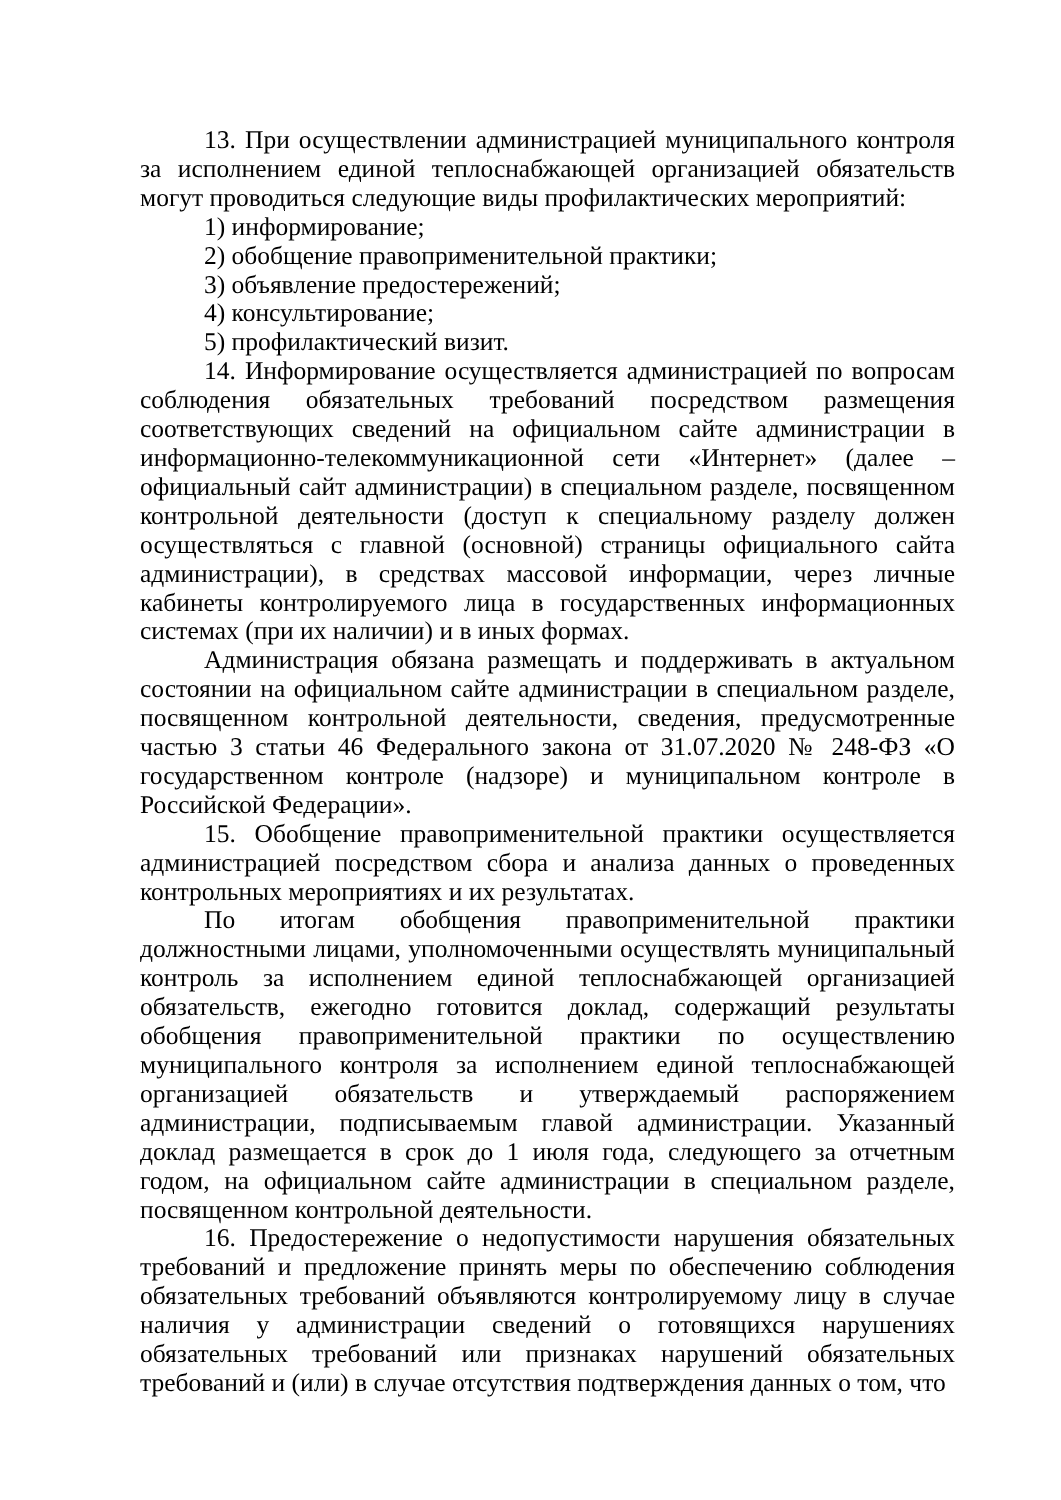13. При осуществлении администрацией муниципального контроля за исполнением единой теплоснабжающей организацией обязательств могут проводиться следующие виды профилактических мероприятий:
1) информирование;
2) обобщение правоприменительной практики;
3) объявление предостережений;
4) консультирование;
5) профилактический визит.
14. Информирование осуществляется администрацией по вопросам соблюдения обязательных требований посредством размещения соответствующих сведений на официальном сайте администрации в информационно-телекоммуникационной сети «Интернет» (далее – официальный сайт администрации) в специальном разделе, посвященном контрольной деятельности (доступ к специальному разделу должен осуществляться с главной (основной) страницы официального сайта администрации), в средствах массовой информации, через личные кабинеты контролируемого лица в государственных информационных системах (при их наличии) и в иных формах.
Администрация обязана размещать и поддерживать в актуальном состоянии на официальном сайте администрации в специальном разделе, посвященном контрольной деятельности, сведения, предусмотренные частью 3 статьи 46 Федерального закона от 31.07.2020 № 248-ФЗ «О государственном контроле (надзоре) и муниципальном контроле в Российской Федерации».
15. Обобщение правоприменительной практики осуществляется администрацией посредством сбора и анализа данных о проведенных контрольных мероприятиях и их результатах.
По итогам обобщения правоприменительной практики должностными лицами, уполномоченными осуществлять муниципальный контроль за исполнением единой теплоснабжающей организацией обязательств, ежегодно готовится доклад, содержащий результаты обобщения правоприменительной практики по осуществлению муниципального контроля за исполнением единой теплоснабжающей организацией обязательств и утверждаемый распоряжением администрации, подписываемым главой администрации. Указанный доклад размещается в срок до 1 июля года, следующего за отчетным годом, на официальном сайте администрации в специальном разделе, посвященном контрольной деятельности.
16. Предостережение о недопустимости нарушения обязательных требований и предложение принять меры по обеспечению соблюдения обязательных требований объявляются контролируемому лицу в случае наличия у администрации сведений о готовящихся нарушениях обязательных требований или признаках нарушений обязательных требований и (или) в случае отсутствия подтверждения данных о том, что